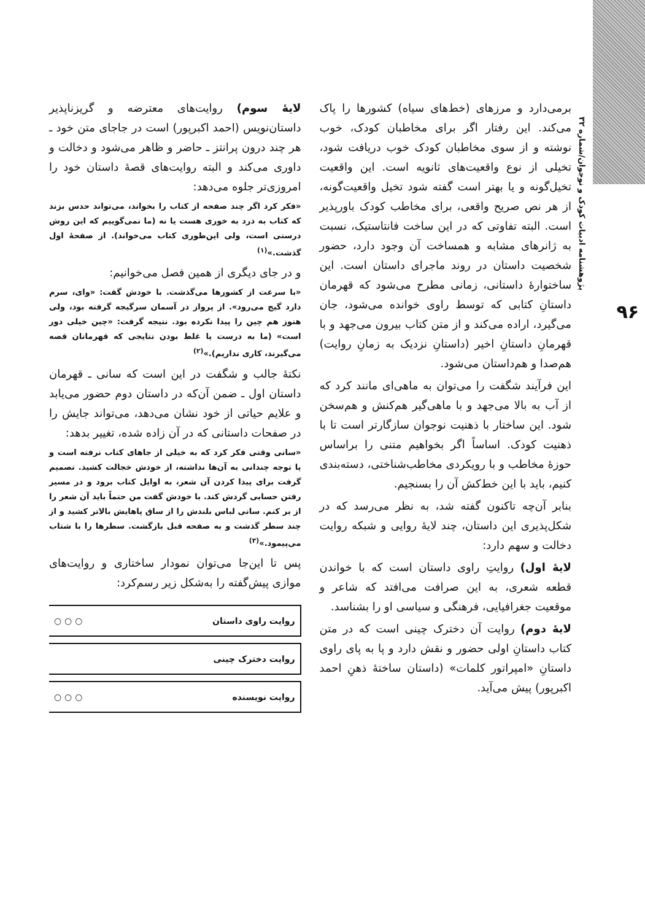پژوهشنامه ادبیات کودک و نوجوان/شماره ۳۲
۹۶
برمی‌دارد و مرزهای (خط‌های سیاه) کشورها را پاک می‌کند. این رفتار اگر برای مخاطبان کودک، خوب نوشته و از سوی مخاطبان کودک خوب دریافت شود، تخیلی از نوع واقعیت‌های ثانویه است. این واقعیت تخیل‌گونه و یا بهتر است گفته شود تخیل واقعیت‌گونه، از هر نص صریح واقعی، برای مخاطب کودک باورپذیر است. البته تفاوتی که در این ساخت فانتاستیک، نسبت به ژانرهای مشابه و همساخت آن وجود دارد، حضور شخصیت داستان در روند ماجرای داستان است. این ساختوارهٔ داستانی، زمانی مطرح می‌شود که قهرمان داستانِ کتابی که توسط راوی خوانده می‌شود، جان می‌گیرد، اراده می‌کند و از متن کتاب بیرون می‌جهد و با قهرمانِ داستانِ اخیر (داستانِ نزدیک به زمانِ روایت) هم‌صدا و هم‌داستان می‌شود.
این فرآیند شگفت را می‌توان به ماهی‌ای مانند کرد که از آب به بالا می‌جهد و با ماهی‌گیر هم‌کنش و هم‌سخن شود. این ساختار با ذهنیت نوجوان سازگارتر است تا با ذهنیت کودک. اساساً اگر بخواهیم متنی را براساس حوزهٔ مخاطب و با رویکردی مخاطب‌شناختی، دسته‌بندی کنیم، باید با این خط‌کش آن را بسنجیم.
بنابر آن‌چه تاکنون گفته شد، به نظر می‌رسد که در شکل‌پذیری این داستان، چند لایهٔ روایی و شبکه روایت دخالت و سهم دارد:
لایهٔ اول) روایتِ راوی داستان است که با خواندن قطعه شعری، به این صرافت می‌افتد که شاعر و موقعیت جغرافیایی، فرهنگی و سیاسی او را بشناسد.
لایهٔ دوم) روایت آن دخترک چینی است که در متن کتاب داستانِ اولی حضور و نقش دارد و پا به پای راوی داستانِ «امپراتور کلمات» (داستان ساختهٔ ذهنِ احمد اکبرپور) پیش می‌آید.
لایهٔ سوم) روایت‌های معترضه و گریزناپذیر داستان‌نویس (احمد اکبرپور) است در جاجای متن خود ـ هر چند درون پرانتز ـ حاضر و ظاهر می‌شود و دخالت و داوری می‌کند و البته روایت‌های قصهٔ داستان خود را امروزی‌تر جلوه می‌دهد:
«فکر کرد اگر چند صفحه از کتاب را بخواند، می‌تواند حدس بزند که کتاب به درد به خوری هست یا نه (ما نمی‌گوییم که این روش درستی است، ولی این‌طوری کتاب می‌خواند). از صفحهٔ اول گذشت.»<sup>(۱)</sup>
و در جای دیگری از همین فصل می‌خوانیم:
«با سرعت از کشورها می‌گذشت. با خودش گفت: «وای، سرم دارد گیج می‌رود». از پرواز در آسمان سرگیجه گرفته بود، ولی هنوز هم چین را پیدا نکرده بود. نتیجه گرفت: «چین خیلی دور است» (ما به درست یا غلط بودن نتایجی که قهرمانان قصه می‌گیرند، کاری نداریم).»<sup>(۲)</sup>
نکتهٔ جالب و شگفت در این است که سانی ـ قهرمان داستان اول ـ ضمن آن‌که در داستان دوم حضور می‌یابد و علایم حیاتی از خود نشان می‌دهد، می‌تواند جایش را در صفحات داستانی که در آن زاده شده، تغییر بدهد:
«سانی وقتی فکر کرد که به خیلی از جاهای کتاب نرفته است و یا توجه چندانی به آن‌ها نداشته، از خودش خجالت کشید. تصمیم گرفت برای پیدا کردن آن شعر، به اوایل کتاب برود و در مسیر رفتن حسابی گردش کند. با خودش گفت من حتماً باید آن شعر را از بر کنم. سانی لباس بلندش را از ساق پاهایش بالاتر کشید و از چند سطر گذشت و به صفحه قبل بازگشت. سطرها را با شتاب می‌پیمود.»<sup>(۳)</sup>
پس تا این‌جا می‌توان نمودار ساختاری و روایت‌های موازی پیش‌گفته را به‌شکل زیر رسم‌کرد:
روایت راوی داستان ○ ○ ○
روایت دخترک چینی
روایت نویسنده ○ ○ ○